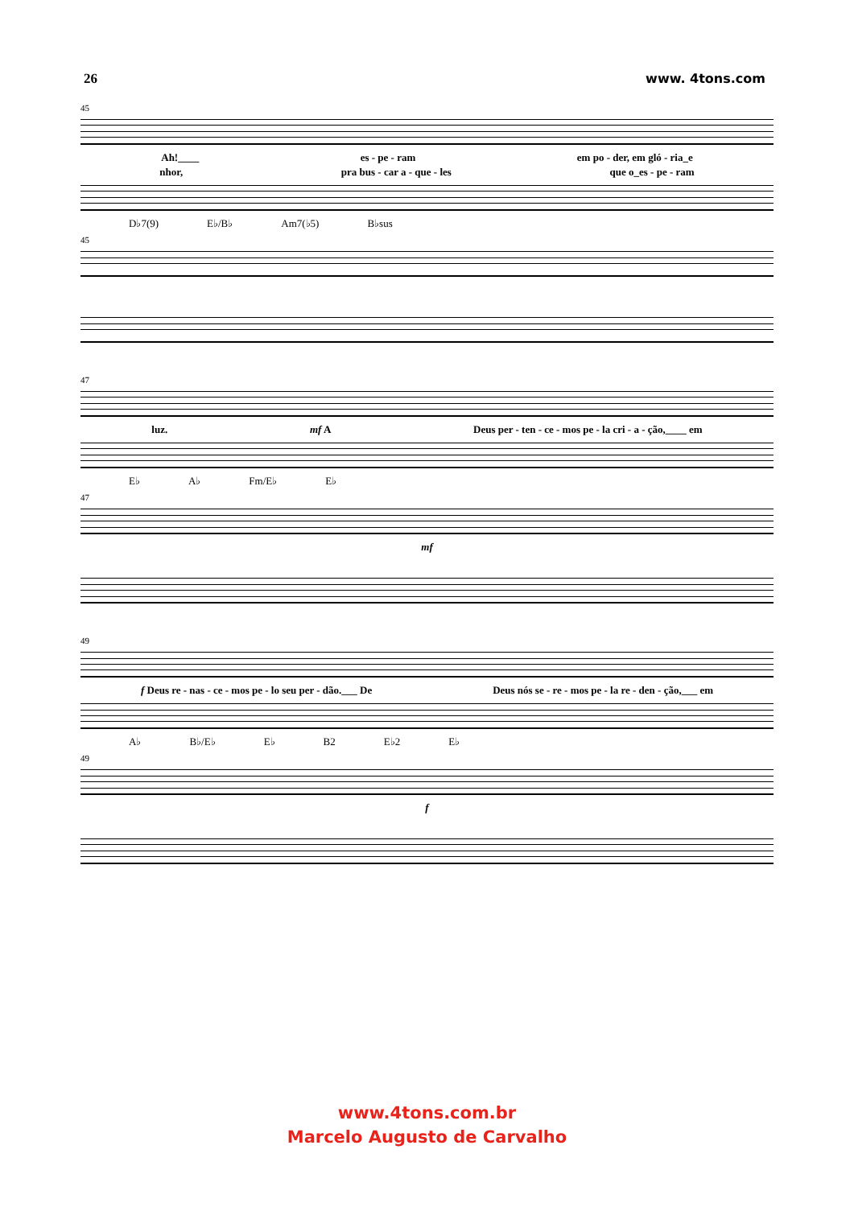26 www. 4tons.com
45
Ah!____ es - pe - ram em po - der, em gló - ria_e
nhor, pra bus - car a - que - les que o_es - pe - ram
D♭7(9) E♭/B♭ Am7(♭5) B♭sus
45
47
luz. mf A Deus per - ten - ce - mos pe - la cri - a - ção,____ em
E♭ A♭ Fm/E♭ E♭
47
mf
49
f Deus re - nas - ce - mos pe - lo seu per - dão.___ De Deus nós se - re - mos pe - la re - den - ção,___ em
A♭ B♭/E♭ E♭ B2 E♭2 E♭
49
f
www.4tons.com.br
Marcelo Augusto de Carvalho